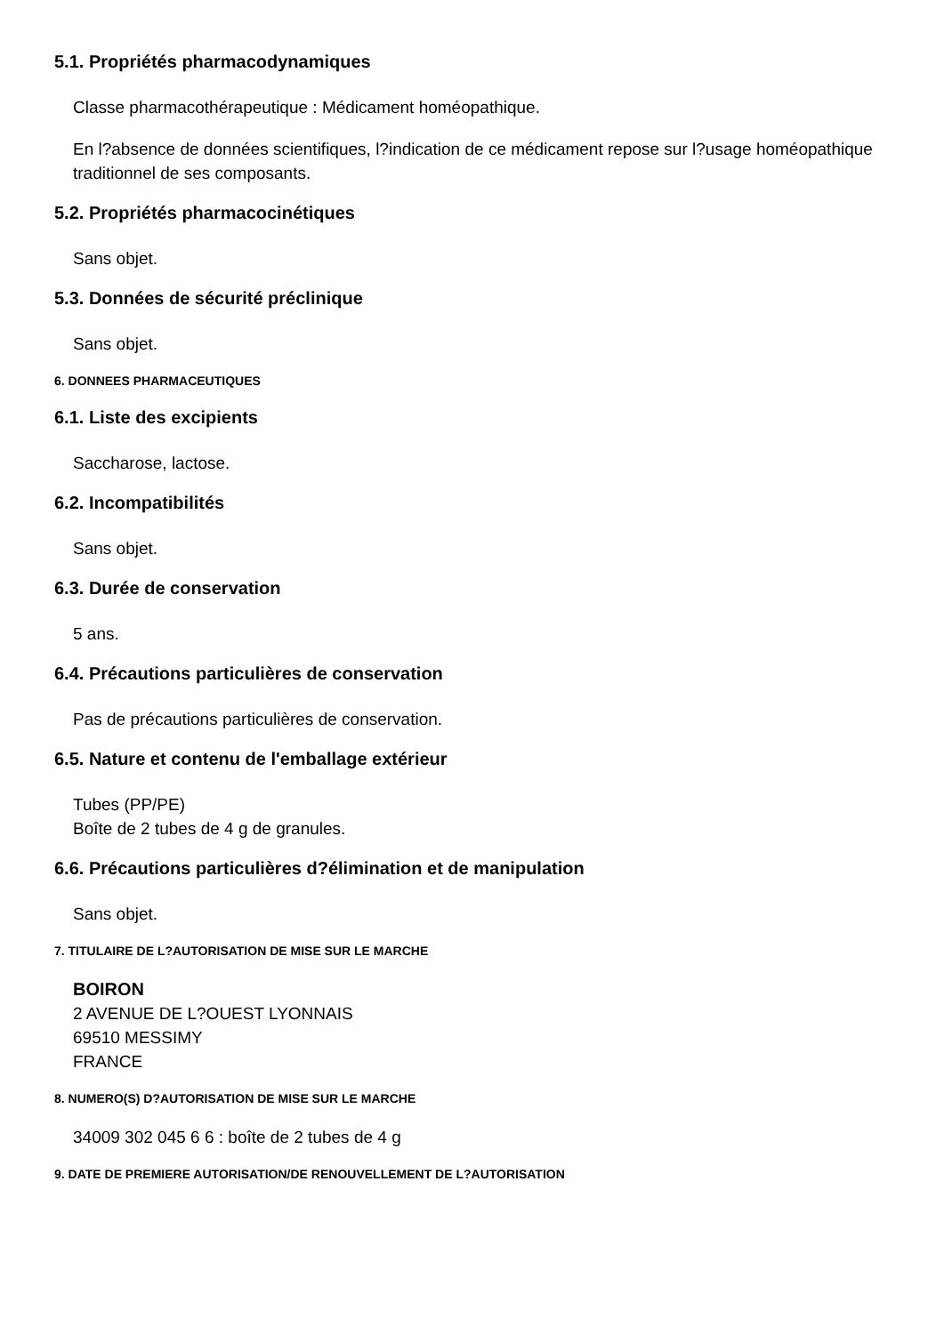5.1. Propriétés pharmacodynamiques
Classe pharmacothérapeutique : Médicament homéopathique.
En l?absence de données scientifiques, l?indication de ce médicament repose sur l?usage homéopathique traditionnel de ses composants.
5.2. Propriétés pharmacocinétiques
Sans objet.
5.3. Données de sécurité préclinique
Sans objet.
6. DONNEES PHARMACEUTIQUES
6.1. Liste des excipients
Saccharose, lactose.
6.2. Incompatibilités
Sans objet.
6.3. Durée de conservation
5 ans.
6.4. Précautions particulières de conservation
Pas de précautions particulières de conservation.
6.5. Nature et contenu de l'emballage extérieur
Tubes (PP/PE)
Boîte de 2 tubes de 4 g de granules.
6.6. Précautions particulières d?élimination et de manipulation
Sans objet.
7. TITULAIRE DE L?AUTORISATION DE MISE SUR LE MARCHE
BOIRON
2 AVENUE DE L?OUEST LYONNAIS
69510 MESSIMY
FRANCE
8. NUMERO(S) D?AUTORISATION DE MISE SUR LE MARCHE
34009 302 045 6 6 : boîte de 2 tubes de 4 g
9. DATE DE PREMIERE AUTORISATION/DE RENOUVELLEMENT DE L?AUTORISATION